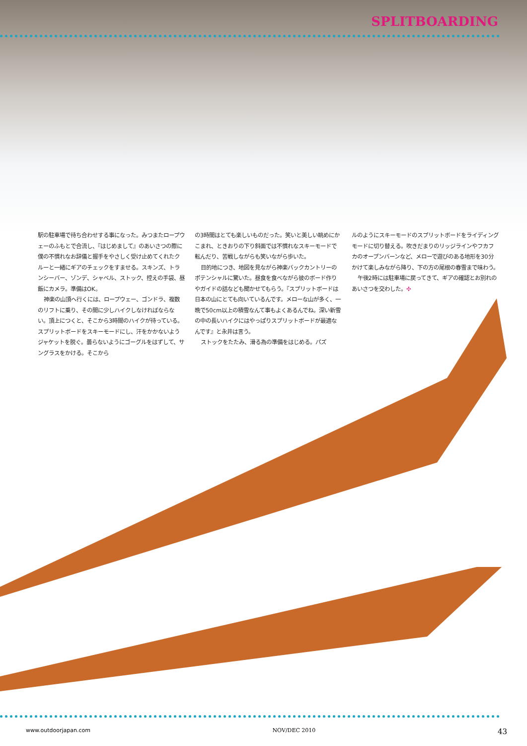SPLITBOARDING
駅の駐車場で待ち合わせする事になった。みつまたロープウェーのふもとで合流し、『はじめまして』のあいさつの際に僕の不慣れなお辞儀と握手をやさしく受け止めてくれたクルーと一緒にギアのチェックをすませる。スキンズ、トランシーバー、ゾンデ、シャベル、ストック、控えの手袋、昼飯にカメラ。準備はOK。
神楽の山頂へ行くには、ロープウェー、ゴンドラ、複数のリフトに乗り、その間に少しハイクしなければならない。頂上につくと、そこから3時間のハイクが待っている。スプリットボードをスキーモードにし、汗をかかないようジャケットを脱ぐ。曇らないようにゴーグルをはずして、サングラスをかける。そこから
の3時間はとても楽しいものだった。笑いと美しい眺めにかこまれ、ときおりの下り斜面では不慣れなスキーモードで転んだり、苦戦しながらも笑いながら歩いた。
目的地につき、地図を見ながら神楽バックカントリーのポテンシャルに驚いた。昼食を食べながら彼のボード作りやガイドの話なども聞かせてもらう。『スプリットボードは日本の山にとても向いているんです。メローな山が多く、一晩で50cm以上の積雪なんて事もよくあるんでね。深い新雪の中の長いハイクにはやっぱりスプリットボードが最適なんです』と永井は言う。
ストックをたたみ、滑る為の準備をはじめる。パズ
ルのようにスキーモードのスプリットボードをライディングモードに切り替える。吹きだまりのリッジラインやフカフカのオープンバーンなど、メローで遊びのある地形を30分かけて楽しみながら降り、下の方の尾根の春雪まで味わう。
午後2時には駐車場に戻ってきて、ギアの確認とお別れのあいさつを交わした。✣
www.outdoorjapan.com NOV/DEC 2010 43